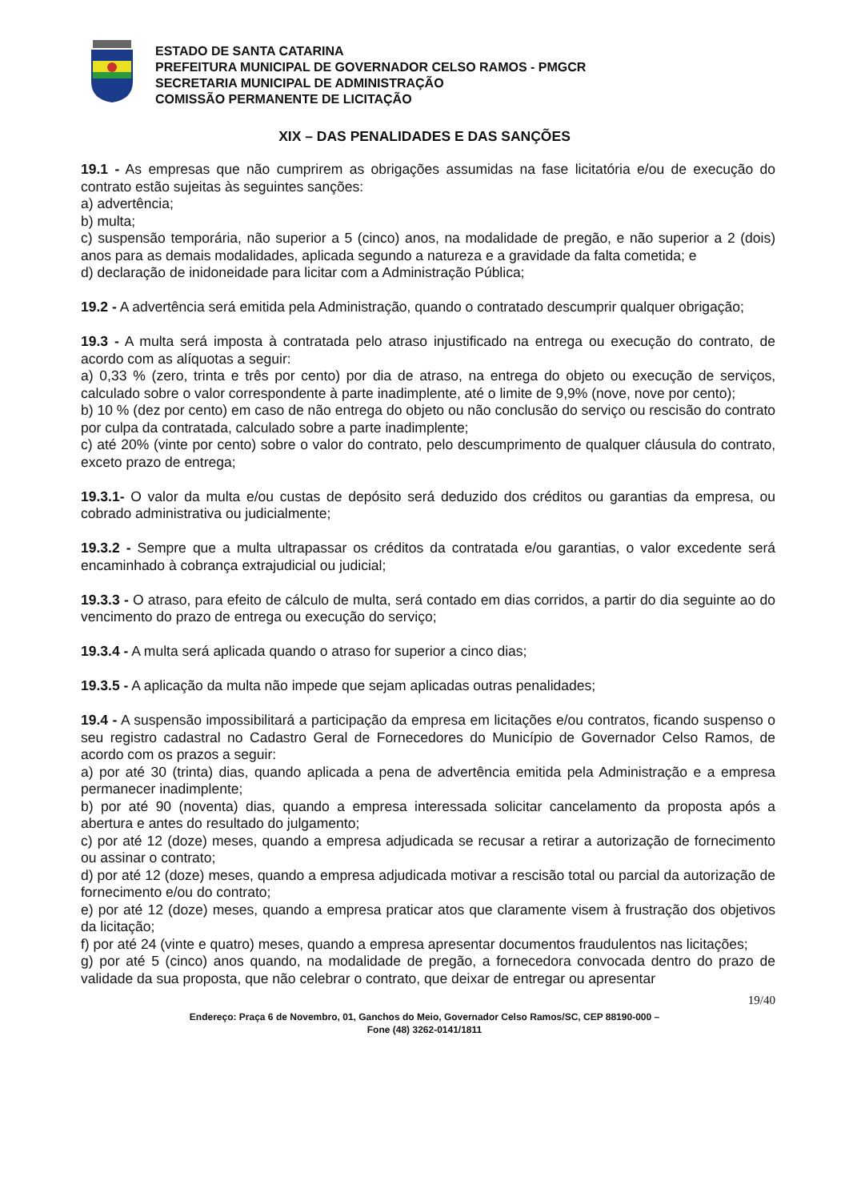ESTADO DE SANTA CATARINA
PREFEITURA MUNICIPAL DE GOVERNADOR CELSO RAMOS - PMGCR
SECRETARIA MUNICIPAL DE ADMINISTRAÇÃO
COMISSÃO PERMANENTE DE LICITAÇÃO
XIX – DAS PENALIDADES E DAS SANÇÕES
19.1 - As empresas que não cumprirem as obrigações assumidas na fase licitatória e/ou de execução do contrato estão sujeitas às seguintes sanções:
a) advertência;
b) multa;
c) suspensão temporária, não superior a 5 (cinco) anos, na modalidade de pregão, e não superior a 2 (dois) anos para as demais modalidades, aplicada segundo a natureza e a gravidade da falta cometida; e
d) declaração de inidoneidade para licitar com a Administração Pública;
19.2 - A advertência será emitida pela Administração, quando o contratado descumprir qualquer obrigação;
19.3 - A multa será imposta à contratada pelo atraso injustificado na entrega ou execução do contrato, de acordo com as alíquotas a seguir:
a) 0,33 % (zero, trinta e três por cento) por dia de atraso, na entrega do objeto ou execução de serviços, calculado sobre o valor correspondente à parte inadimplente, até o limite de 9,9% (nove, nove por cento);
b) 10 % (dez por cento) em caso de não entrega do objeto ou não conclusão do serviço ou rescisão do contrato por culpa da contratada, calculado sobre a parte inadimplente;
c) até 20% (vinte por cento) sobre o valor do contrato, pelo descumprimento de qualquer cláusula do contrato, exceto prazo de entrega;
19.3.1- O valor da multa e/ou custas de depósito será deduzido dos créditos ou garantias da empresa, ou cobrado administrativa ou judicialmente;
19.3.2 - Sempre que a multa ultrapassar os créditos da contratada e/ou garantias, o valor excedente será encaminhado à cobrança extrajudicial ou judicial;
19.3.3 - O atraso, para efeito de cálculo de multa, será contado em dias corridos, a partir do dia seguinte ao do vencimento do prazo de entrega ou execução do serviço;
19.3.4 - A multa será aplicada quando o atraso for superior a cinco dias;
19.3.5 - A aplicação da multa não impede que sejam aplicadas outras penalidades;
19.4 - A suspensão impossibilitará a participação da empresa em licitações e/ou contratos, ficando suspenso o seu registro cadastral no Cadastro Geral de Fornecedores do Município de Governador Celso Ramos, de acordo com os prazos a seguir:
a) por até 30 (trinta) dias, quando aplicada a pena de advertência emitida pela Administração e a empresa permanecer inadimplente;
b) por até 90 (noventa) dias, quando a empresa interessada solicitar cancelamento da proposta após a abertura e antes do resultado do julgamento;
c) por até 12 (doze) meses, quando a empresa adjudicada se recusar a retirar a autorização de fornecimento ou assinar o contrato;
d) por até 12 (doze) meses, quando a empresa adjudicada motivar a rescisão total ou parcial da autorização de fornecimento e/ou do contrato;
e) por até 12 (doze) meses, quando a empresa praticar atos que claramente visem à frustração dos objetivos da licitação;
f) por até 24 (vinte e quatro) meses, quando a empresa apresentar documentos fraudulentos nas licitações;
g) por até 5 (cinco) anos quando, na modalidade de pregão, a fornecedora convocada dentro do prazo de validade da sua proposta, que não celebrar o contrato, que deixar de entregar ou apresentar
19/40
Endereço: Praça 6 de Novembro, 01, Ganchos do Meio, Governador Celso Ramos/SC, CEP 88190-000 –
Fone (48) 3262-0141/1811